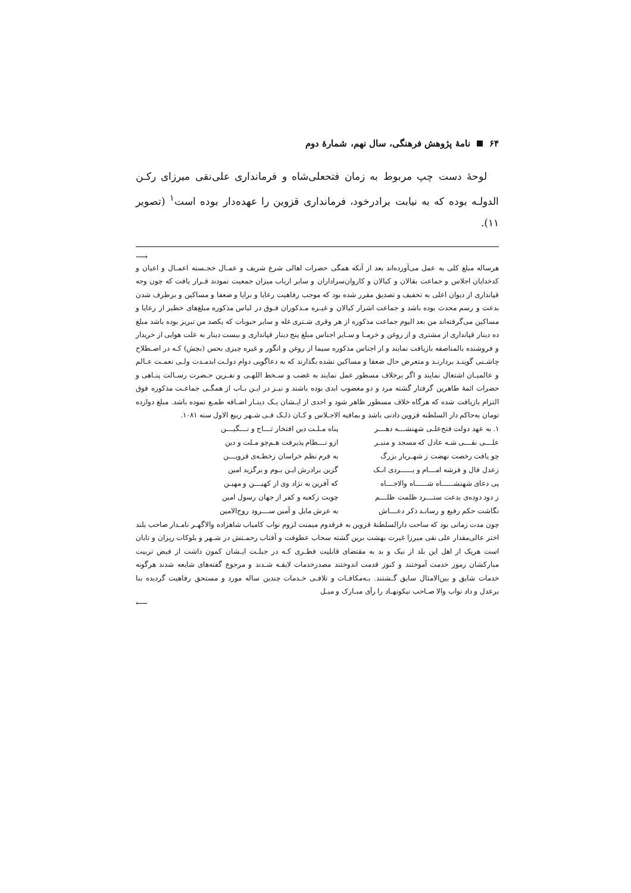۶۴ نامۀ پژوهش فرهنگی، سال نهم، شمارۀ دوم
لوحۀ دست چپ مربوط به زمان فتحعلی‌شاه و فرمانداری علی‌نقی میرزای رکـن الدولـه بوده که به نیابت برادرخود، فرمانداری قزوین را عهده‌دار بوده است<sup>۱</sup> (تصویر ۱۱).
⟶
هرساله مبلغ کلی به عمل می‌آورده‌اند بعد از آنکه همگی حضرات اهالی شرع شریف و عمـال خجـسته اعمـال و اعیان و کدخدایان اجلاس و جماعت بقالان و کیالان و کاروان‌سراداران و سایر ارباب میزان جمعیت نمودند قـرار یافت که چون وجه قپانداری از دیوان اعلی به تخفیف و تصدیق مقرر شده بود که موجب رفاهیت رعایا و برایا و ضعفا و مساکین و برطرف شدن بدعت و رسم محدث بوده باشد و جماعت اشرار کیالان و غیـره مـذکوران فـوق در لباس مذکوره مبلغ‌های خطیر از رعایا و مساکین می‌گرفته‌اند من بعد الیوم جماعت مذکوره از هر وقری شـتری غله و سایر حبوبات که یکصد من تبریز بوده باشد مبلغ ده دینار قپانداری از مشتری و از روغن و خرمـا و سـایر اجناس مبلغ پنج دینار قپانداری و بیست دینار به علت هوایی از خریدار و فروشنده بالمناصفه بازیافت نمایند و از اجناس مذکوره سیما از روغن و انگور و غیره چیزی بحس (بچش) کـه در اصـطلاح چاشـنی گوینـد بردارنـد و متعرض حال ضعفا و مساکین نشده بگذارند که به دعاگویی دوام دولـت ابدمـدت ولـی نعمـت عـالم و عالمیـان اشتغال نمایند و اگر برخلاف مسطور عمل نمایند به غضب و سـخط اللهـی و نفـرین حـضرت رسـالت پنـاهی و حضرات ائمۀ طاهرین گرفتار گشته مرد و دو مغضوب ابدی بوده باشند و نیـز در ایـن بـاب از همگـی جماعـت مذکوره فوق التزام بازیافت شده که هرگاه خلاف مسطور ظاهر شود و احدی از ایـشان یـک دینـار اضـافه طمـع نموده باشد. مبلغ دوازده تومان به‌حاکم دار السلطنه قزوین دادنی باشد و بمافیه الاجـلاس و کـان ذلـک فـی شـهر ربیع الاول سنه ۱۰۸۱.
۱. به عهد دولت فتح‌علـی شهنشـــه دهـــر
پناه مـلـت دین افتخار تـــاج و نـــگیـــن
علـــی نقـــی شـه عادل که مسجد و منبـر
ازو نـــظام پذیرفت هـم‌چو مـلت و دین
چو یافت رخصت نهضت ز شهـریار بزرگ
به فرم نظم خراسان زخطـه‌ی قزویـــن
زعدل فال و فرشه امـــام و یـــــردی انـک
گزین برادرش ایـن بـوم و برگزید امین
پی دعای شهنشـــــاه شـــــاه والاجـــاه
که آفرین به نژاد وی از کهیـــن و مهیـن
ز دود دوده‌ی بدعت ستـــرد ظلمت ظلـــم
چوبت زکعبه و کفر از جهان رسول امین
نگاشت حکم رفیع و رسانـد ذکر دعـــاش
به عرش مایل و آمین ســـرود روح‌الامین
چون مدت زمانی بود که ساحت دارالسلطنۀ قزوین به فرقدوم میمنت لزوم نواب کامیاب شاهزاده والاگهـر نامـدار صاحب بلند اختر عالی‌مقدار علی نقی میرزا غیرت بهشت برین گشته سحاب عطوفت و آفتاب رحمـتش در شـهر و بلوکات ریزان و تابان است هریک از اهل این بلد از نیک و بد به مقتضای قابلیت فطـری کـه در جبلـت ایـشان کمون داشت از فیض تربیت مبارکشان رموز خدمت آموختند و کنوز قدمت اندوختند مصدرخدمات لایقـه شـدند و مرجوع گفته‌های شایعه شدند هرگونه خدمات شایق و بین‌الامثال سایق گـشتند. بـه‌مکافـات و تلافـی خـدمات چندین ساله مورد و مستحق رفاهیت گردیده بنا برعدل و داد نواب والا صـاحب نیکونهـاد را رأی مبـارک و میـل
⟵